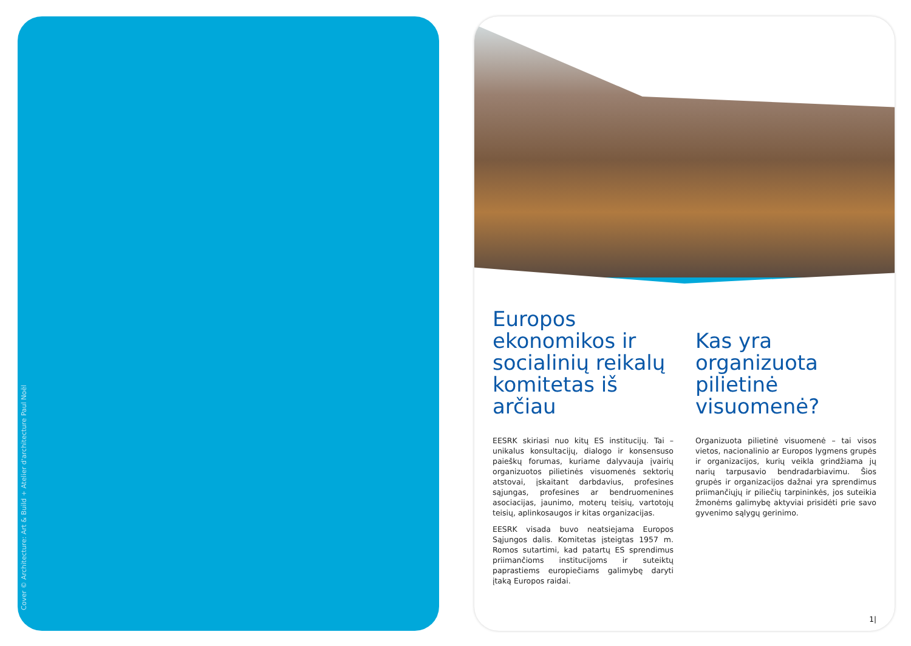Cover © Architecture: Art & Build + Atelier d'architecture Paul Noël
Europos ekonomikos ir socialinių reikalų komitetas iš arčiau
EESRK skiriasi nuo kitų ES institucijų. Tai – unikalus konsultacijų, dialogo ir konsensuso paieškų forumas, kuriame dalyvauja įvairių organizuotos pilietinės visuomenės sektorių atstovai, įskaitant darbdavius, profesines sąjungas, profesines ar bendruomenines asociacijas, jaunimo, moterų teisių, vartotojų teisių, aplinkosaugos ir kitas organizacijas.
EESRK visada buvo neatsiejama Europos Sąjungos dalis. Komitetas įsteigtas 1957 m. Romos sutartimi, kad patartų ES sprendimus priimančioms institucijoms ir suteiktų paprastiems europiečiams galimybę daryti įtaką Europos raidai.
Kas yra organizuota pilietinė visuomenė?
Organizuota pilietinė visuomenė – tai visos vietos, nacionalinio ar Europos lygmens grupės ir organizacijos, kurių veikla grindžiama jų narių tarpusavio bendradarbiavimu. Šios grupės ir organizacijos dažnai yra sprendimus priimančiųjų ir piliečių tarpininkės, jos suteikia žmonėms galimybę aktyviai prisidėti prie savo gyvenimo sąlygų gerinimo.
1|